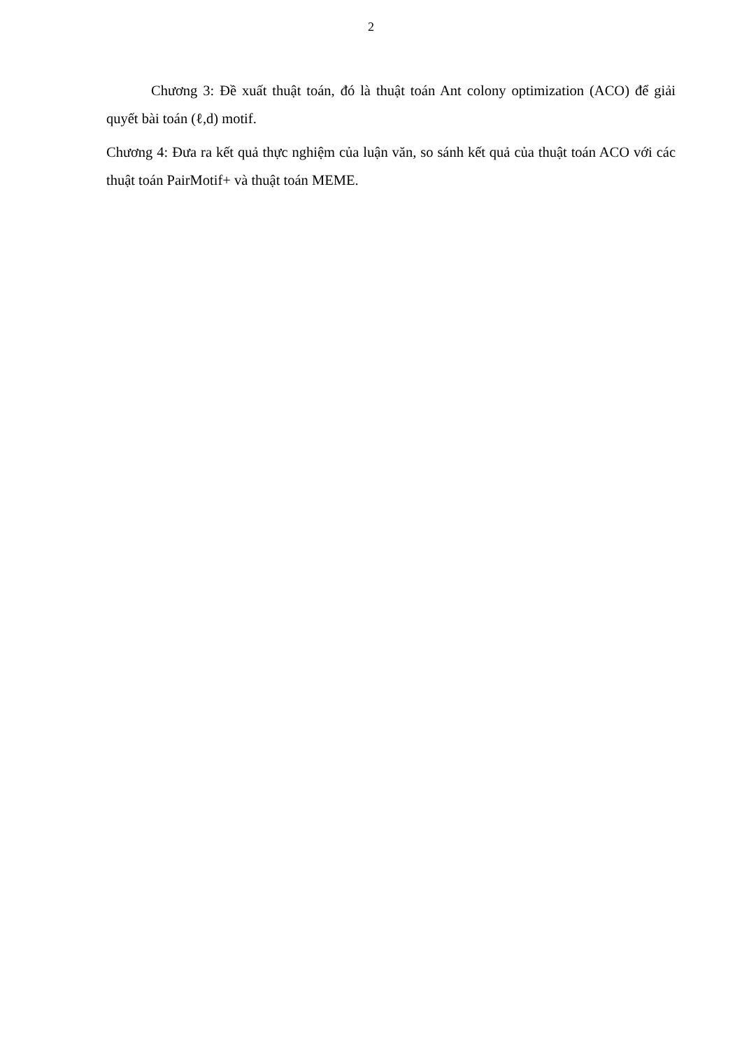2
Chương 3: Đề xuất thuật toán, đó là thuật toán Ant colony optimization (ACO) để giải quyết bài toán (ℓ,d) motif.
Chương 4: Đưa ra kết quả thực nghiệm của luận văn, so sánh kết quả của thuật toán ACO với các thuật toán PairMotif+ và thuật toán MEME.